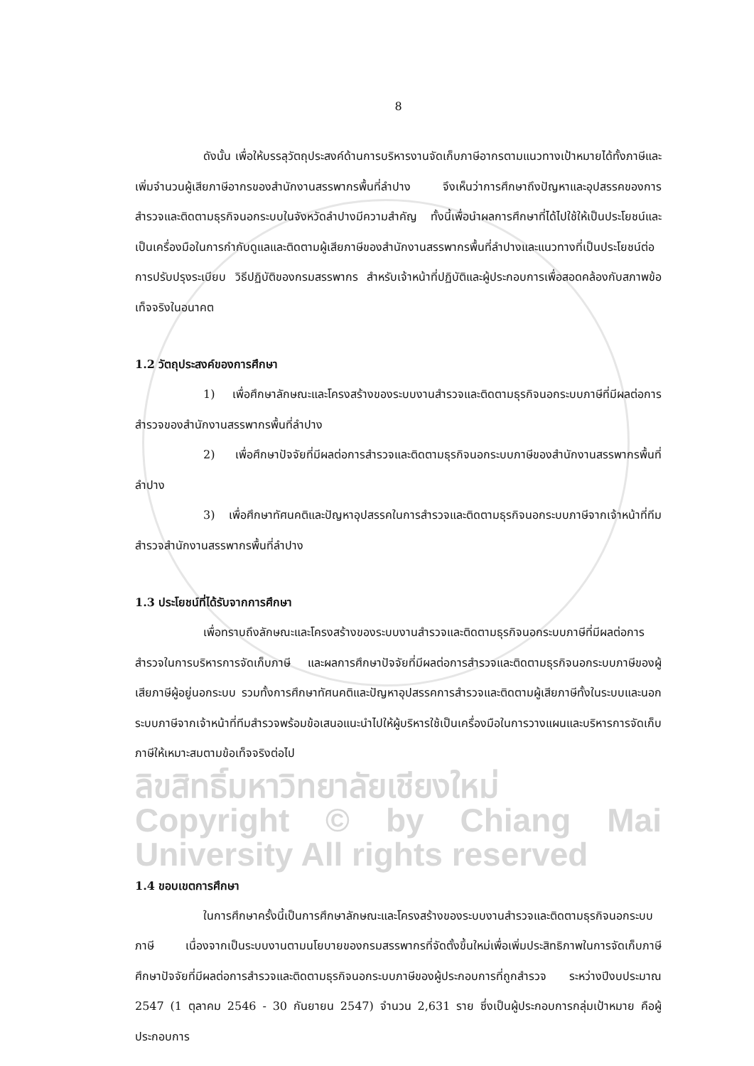8
ดังนั้น เพื่อให้บรรลุวัตถุประสงค์ด้านการบริหารงานจัดเก็บภาษีอากรตามแนวทางเป้าหมายได้ทั้งภาษีและเพิ่มจำนวนผู้เสียภาษีอากรของสำนักงานสรรพากรพื้นที่ลำปาง จึงเห็นว่าการศึกษาถึงปัญหาและอุปสรรคของการสำรวจและติดตามธุรกิจนอกระบบในจังหวัดลำปางมีความสำคัญ ทั้งนี้เพื่อนำผลการศึกษาที่ได้ไปใช้ให้เป็นประโยชน์และเป็นเครื่องมือในการกำกับดูแลและติดตามผู้เสียภาษีของสำนักงานสรรพากรพื้นที่ลำปางและแนวทางที่เป็นประโยชน์ต่อการปรับปรุงระเบียบ วิธีปฏิบัติของกรมสรรพากร สำหรับเจ้าหน้าที่ปฏิบัติและผู้ประกอบการเพื่อสอดคล้องกับสภาพข้อเท็จจริงในอนาคต
1.2 วัตถุประสงค์ของการศึกษา
1) เพื่อศึกษาลักษณะและโครงสร้างของระบบงานสำรวจและติดตามธุรกิจนอกระบบภาษีที่มีผลต่อการสำรวจของสำนักงานสรรพากรพื้นที่ลำปาง
2) เพื่อศึกษาปัจจัยที่มีผลต่อการสำรวจและติดตามธุรกิจนอกระบบภาษีของสำนักงานสรรพากรพื้นที่ลำปาง
3) เพื่อศึกษาทัศนคติและปัญหาอุปสรรคในการสำรวจและติดตามธุรกิจนอกระบบภาษีจากเจ้าหน้าที่ทีมสำรวจสำนักงานสรรพากรพื้นที่ลำปาง
1.3 ประโยชน์ที่ได้รับจากการศึกษา
เพื่อทราบถึงลักษณะและโครงสร้างของระบบงานสำรวจและติดตามธุรกิจนอกระบบภาษีที่มีผลต่อการสำรวจในการบริหารการจัดเก็บภาษี และผลการศึกษาปัจจัยที่มีผลต่อการสำรวจและติดตามธุรกิจนอกระบบภาษีของผู้เสียภาษีผู้อยู่นอกระบบ รวมทั้งการศึกษาทัศนคติและปัญหาอุปสรรคการสำรวจและติดตามผู้เสียภาษีทั้งในระบบและนอกระบบภาษีจากเจ้าหน้าที่ทีมสำรวจพร้อมข้อเสนอแนะนำไปให้ผู้บริหารใช้เป็นเครื่องมือในการวางแผนและบริหารการจัดเก็บภาษีให้เหมาะสมตามข้อเท็จจริงต่อไป
ลิขสิทธิ์มหาวิทยาลัยเชียงใหม่ Copyright © by Chiang Mai University All rights reserved
1.4 ขอบเขตการศึกษา
ในการศึกษาครั้งนี้เป็นการศึกษาลักษณะและโครงสร้างของระบบงานสำรวจและติดตามธุรกิจนอกระบบภาษี เนื่องจากเป็นระบบงานตามนโยบายของกรมสรรพากรที่จัดตั้งขึ้นใหม่เพื่อเพิ่มประสิทธิภาพในการจัดเก็บภาษี ศึกษาปัจจัยที่มีผลต่อการสำรวจและติดตามธุรกิจนอกระบบภาษีของผู้ประกอบการที่ถูกสำรวจ ระหว่างปีงบประมาณ 2547 (1 ตุลาคม 2546 - 30 กันยายน 2547) จำนวน 2,631 ราย ซึ่งเป็นผู้ประกอบการกลุ่มเป้าหมาย คือผู้ประกอบการ